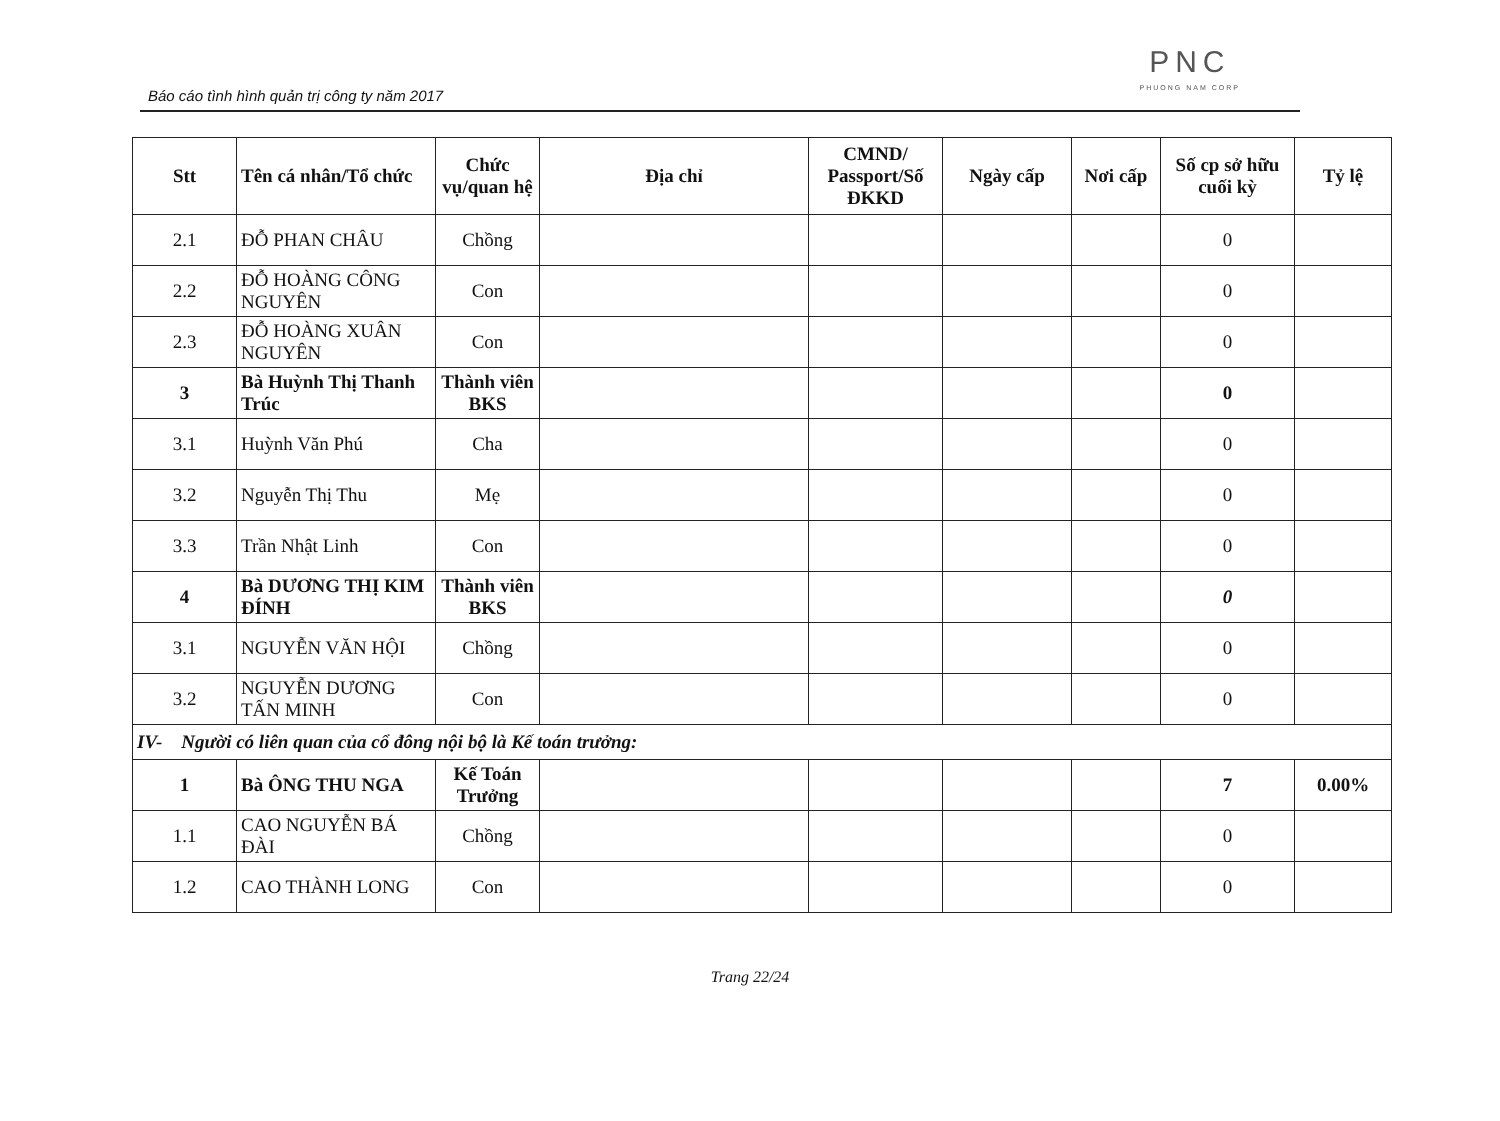Báo cáo tình hình quản trị công ty năm 2017
PNC
PHUONG NAM CORP
| Stt | Tên cá nhân/Tổ chức | Chức vụ/quan hệ | Địa chỉ | CMND/ Passport/Số ĐKKD | Ngày cấp | Nơi cấp | Số cp sở hữu cuối kỳ | Tỷ lệ |
| --- | --- | --- | --- | --- | --- | --- | --- | --- |
| 2.1 | ĐỖ PHAN CHÂU | Chồng | | | | | 0 | |
| 2.2 | ĐỖ HOÀNG CÔNG NGUYÊN | Con | | | | | 0 | |
| 2.3 | ĐỖ HOÀNG XUÂN NGUYÊN | Con | | | | | 0 | |
| 3 | Bà Huỳnh Thị Thanh Trúc | Thành viên BKS | | | | | 0 | |
| 3.1 | Huỳnh Văn Phú | Cha | | | | | 0 | |
| 3.2 | Nguyễn Thị Thu | Mẹ | | | | | 0 | |
| 3.3 | Trần Nhật Linh | Con | | | | | 0 | |
| 4 | Bà DƯƠNG THỊ KIM ĐÍNH | Thành viên BKS | | | | | 0 | |
| 3.1 | NGUYỄN VĂN HỘI | Chồng | | | | | 0 | |
| 3.2 | NGUYỄN DƯƠNG TẤN MINH | Con | | | | | 0 | |
| IV- Người có liên quan của cổ đông nội bộ là Kế toán trưởng: | | | | | | | | |
| 1 | Bà ÔNG THU NGA | Kế Toán Trưởng | | | | | 7 | 0.00% |
| 1.1 | CAO NGUYỄN BÁ ĐÀI | Chồng | | | | | 0 | |
| 1.2 | CAO THÀNH LONG | Con | | | | | 0 | |
Trang 22/24